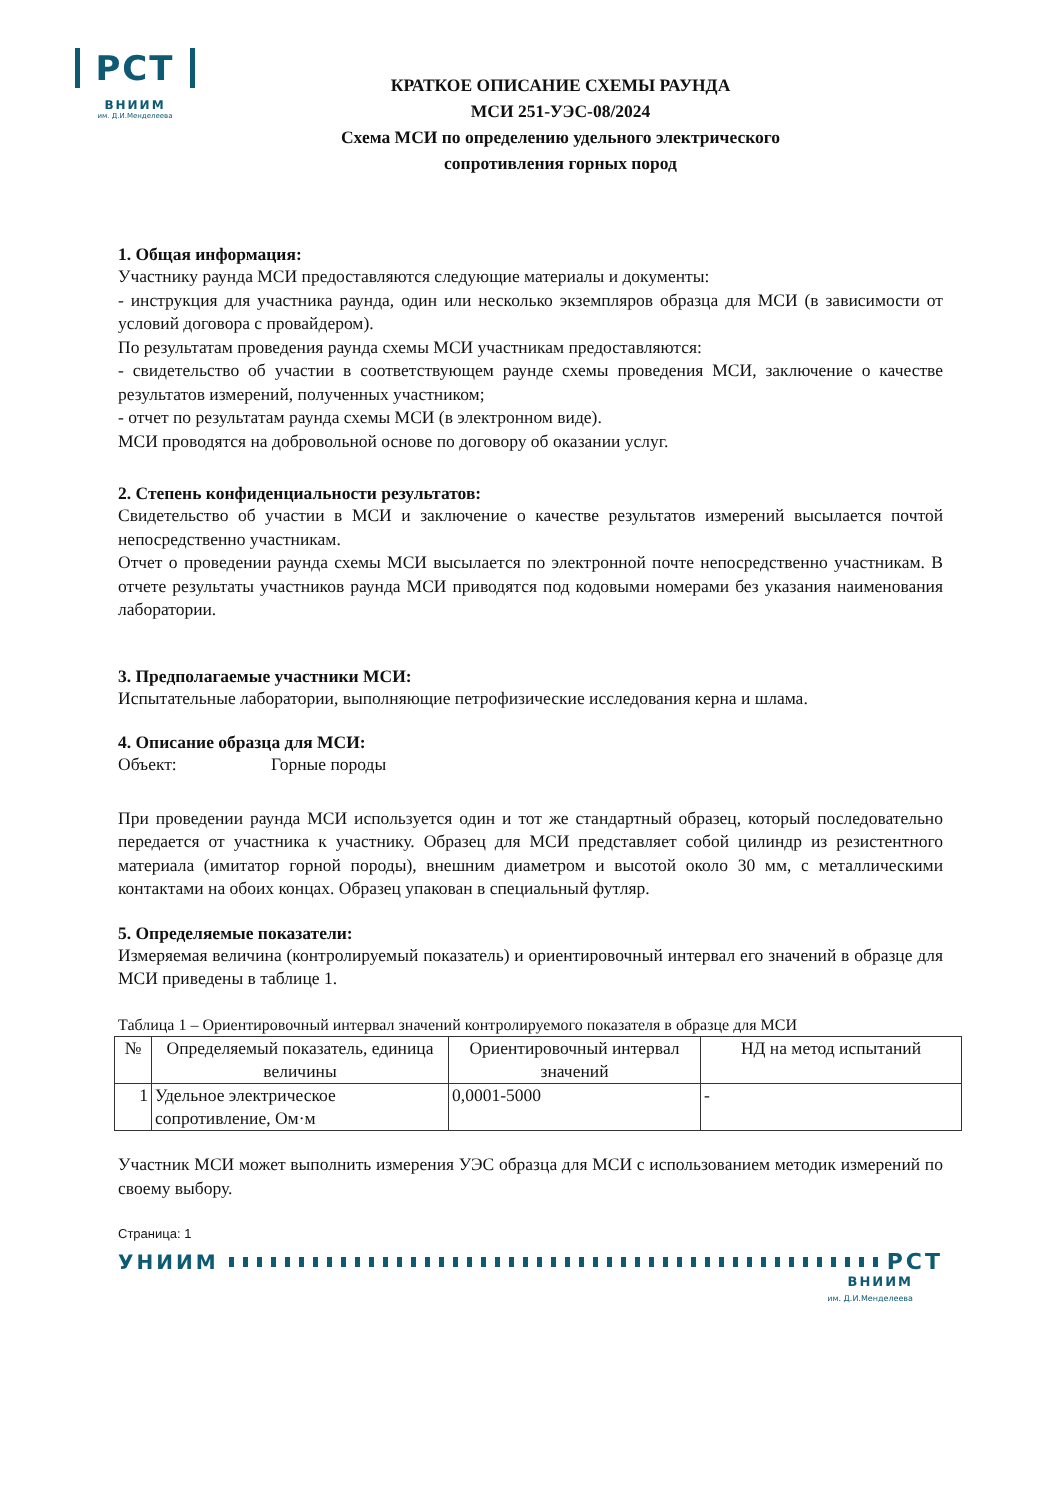РСТ
ВНИИМ
им. Д.И.Менделеева
КРАТКОЕ ОПИСАНИЕ СХЕМЫ РАУНДА
МСИ 251-УЭС-08/2024
Схема МСИ по определению удельного электрического
сопротивления горных пород
1. Общая информация:
Участнику раунда МСИ предоставляются следующие материалы и документы:
- инструкция для участника раунда, один или несколько экземпляров образца для МСИ (в зависимости от условий договора с провайдером).
По результатам проведения раунда схемы МСИ участникам предоставляются:
- свидетельство об участии в соответствующем раунде схемы проведения МСИ, заключение о качестве результатов измерений, полученных участником;
- отчет по результатам раунда схемы МСИ (в электронном виде).
МСИ проводятся на добровольной основе по договору об оказании услуг.
2. Степень конфиденциальности результатов:
Свидетельство об участии в МСИ и заключение о качестве результатов измерений высылается почтой непосредственно участникам.
Отчет о проведении раунда схемы МСИ высылается по электронной почте непосредственно участникам. В отчете результаты участников раунда МСИ приводятся под кодовыми номерами без указания наименования лаборатории.
3. Предполагаемые участники МСИ:
Испытательные лаборатории, выполняющие петрофизические исследования керна и шлама.
4. Описание образца для МСИ:
Объект: Горные породы
При проведении раунда МСИ используется один и тот же стандартный образец, который последовательно передается от участника к участнику. Образец для МСИ представляет собой цилиндр из резистентного материала (имитатор горной породы), внешним диаметром и высотой около 30 мм, с металлическими контактами на обоих концах. Образец упакован в специальный футляр.
5. Определяемые показатели:
Измеряемая величина (контролируемый показатель) и ориентировочный интервал его значений в образце для МСИ приведены в таблице 1.
Таблица 1 – Ориентировочный интервал значений контролируемого показателя в образце для МСИ
| № | Определяемый показатель, единица величины | Ориентировочный интервал значений | НД на метод испытаний |
| --- | --- | --- | --- |
| 1 | Удельное электрическое сопротивление, Ом·м | 0,0001-5000 | - |
Участник МСИ может выполнить измерения УЭС образца для МСИ с использованием методик измерений по своему выбору.
Страница: 1
УНИИМ РСТ
ВНИИМ
им. Д.И.Менделеева